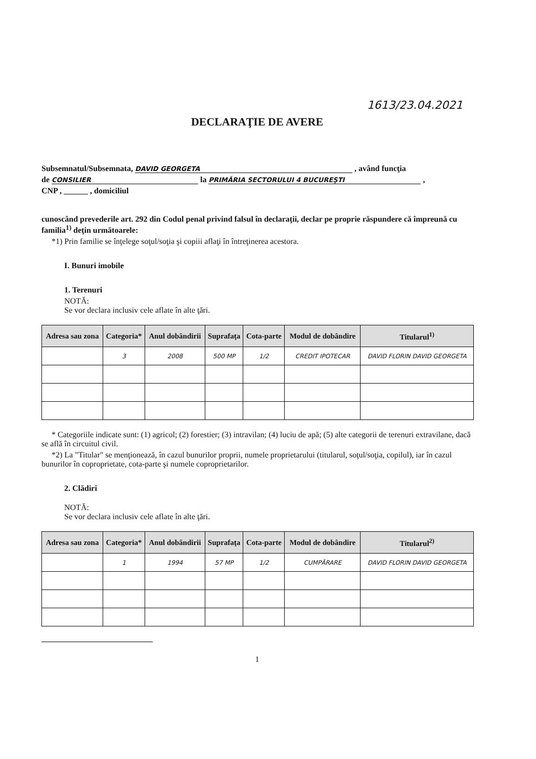1613/23.04.2021
DECLARAŢIE DE AVERE
Subsemnatul/Subsemnata, DAVID GEORGETA , având funcţia
de CONSILIER la PRIMĂRIA SECTORULUI 4 BUCUREŞTI ,
CNP , ______ , domiciliul
cunoscând prevederile art. 292 din Codul penal privind falsul în declaraţii, declar pe proprie răspundere că împreună cu familia<sup>1)</sup> deţin următoarele:
*1) Prin familie se înţelege soţul/soţia şi copiii aflaţi în întreţinerea acestora.
I. Bunuri imobile
1. Terenuri
NOTĂ:
Se vor declara inclusiv cele aflate în alte ţări.
| Adresa sau zona | Categoria* | Anul dobândirii | Suprafaţa | Cota-parte | Modul de dobândire | Titularul<sup>1)</sup> |
| --- | --- | --- | --- | --- | --- | --- |
| | 3 | 2008 | 500 MP | 1/2 | CREDIT IPOTECAR | DAVID FLORIN DAVID GEORGETA |
* Categoriile indicate sunt: (1) agricol; (2) forestier; (3) intravilan; (4) luciu de apă; (5) alte categorii de terenuri extravilane, dacă se află în circuitul civil.
*2) La "Titular" se menţionează, în cazul bunurilor proprii, numele proprietarului (titularul, soţul/soţia, copilul), iar în cazul bunurilor în coproprietate, cota-parte şi numele coproprietarilor.
2. Clădiri
NOTĂ:
Se vor declara inclusiv cele aflate în alte ţări.
| Adresa sau zona | Categoria* | Anul dobândirii | Suprafaţa | Cota-parte | Modul de dobândire | Titularul<sup>2)</sup> |
| --- | --- | --- | --- | --- | --- | --- |
| | 1 | 1994 | 57 MP | 1/2 | CUMPĂRARE | DAVID FLORIN DAVID GEORGETA |
1